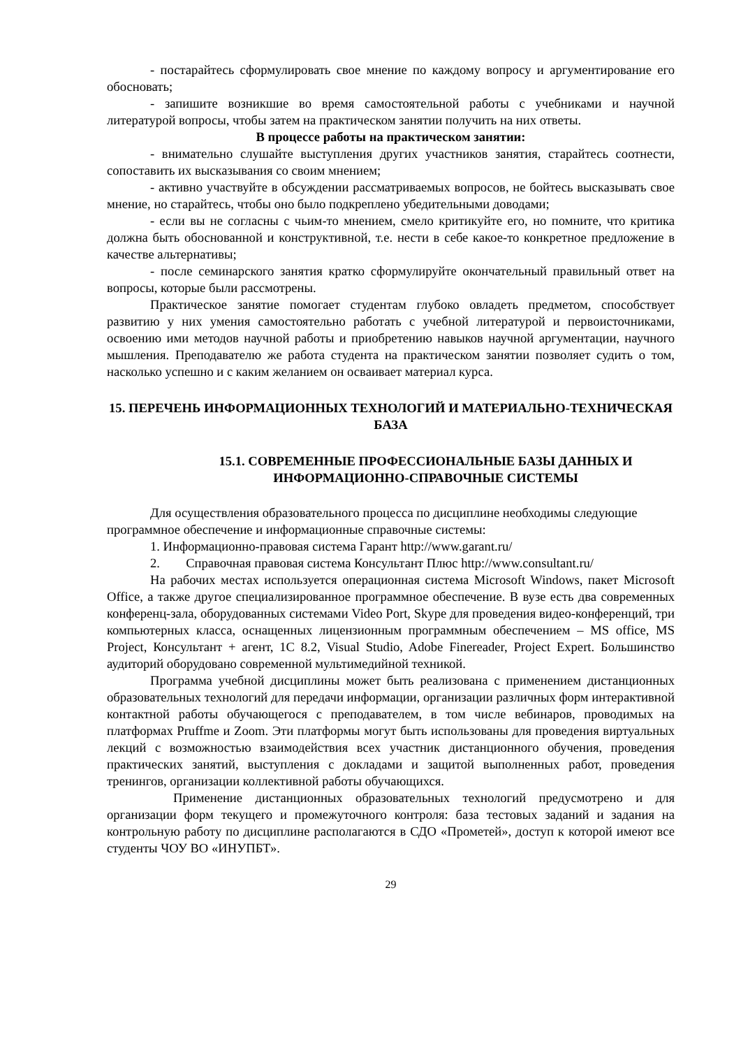- постарайтесь сформулировать свое мнение по каждому вопросу и аргументирование его обосновать;
- запишите возникшие во время самостоятельной работы с учебниками и научной литературой вопросы, чтобы затем на практическом занятии получить на них ответы.
В процессе работы на практическом занятии:
- внимательно слушайте выступления других участников занятия, старайтесь соотнести, сопоставить их высказывания со своим мнением;
- активно участвуйте в обсуждении рассматриваемых вопросов, не бойтесь высказывать свое мнение, но старайтесь, чтобы оно было подкреплено убедительными доводами;
- если вы не согласны с чьим-то мнением, смело критикуйте его, но помните, что критика должна быть обоснованной и конструктивной, т.е. нести в себе какое-то конкретное предложение в качестве альтернативы;
- после семинарского занятия кратко сформулируйте окончательный правильный ответ на вопросы, которые были рассмотрены.
Практическое занятие помогает студентам глубоко овладеть предметом, способствует развитию у них умения самостоятельно работать с учебной литературой и первоисточниками, освоению ими методов научной работы и приобретению навыков научной аргументации, научного мышления. Преподавателю же работа студента на практическом занятии позволяет судить о том, насколько успешно и с каким желанием он осваивает материал курса.
15. ПЕРЕЧЕНЬ ИНФОРМАЦИОННЫХ ТЕХНОЛОГИЙ И МАТЕРИАЛЬНО-ТЕХНИЧЕСКАЯ БАЗА
15.1. СОВРЕМЕННЫЕ ПРОФЕССИОНАЛЬНЫЕ БАЗЫ ДАННЫХ И ИНФОРМАЦИОННО-СПРАВОЧНЫЕ СИСТЕМЫ
Для осуществления образовательного процесса по дисциплине необходимы следующие программное обеспечение и информационные справочные системы:
1. Информационно-правовая система Гарант http://www.garant.ru/
2. Справочная правовая система Консультант Плюс http://www.consultant.ru/
На рабочих местах используется операционная система Microsoft Windows, пакет Microsoft Office, а также другое специализированное программное обеспечение. В вузе есть два современных конференц-зала, оборудованных системами Video Port, Skype для проведения видео-конференций, три компьютерных класса, оснащенных лицензионным программным обеспечением – MS office, MS Project, Консультант + агент, 1С 8.2, Visual Studio, Adobe Finereader, Project Expert. Большинство аудиторий оборудовано современной мультимедийной техникой.
Программа учебной дисциплины может быть реализована с применением дистанционных образовательных технологий для передачи информации, организации различных форм интерактивной контактной работы обучающегося с преподавателем, в том числе вебинаров, проводимых на платформах Pruffme и Zoom. Эти платформы могут быть использованы для проведения виртуальных лекций с возможностью взаимодействия всех участник дистанционного обучения, проведения практических занятий, выступления с докладами и защитой выполненных работ, проведения тренингов, организации коллективной работы обучающихся.
Применение дистанционных образовательных технологий предусмотрено и для организации форм текущего и промежуточного контроля: база тестовых заданий и задания на контрольную работу по дисциплине располагаются в СДО «Прометей», доступ к которой имеют все студенты ЧОУ ВО «ИНУПБТ».
29